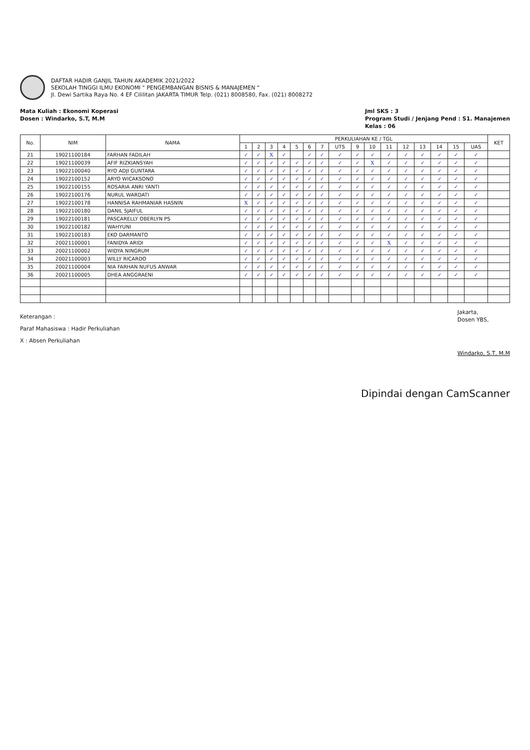DAFTAR HADIR GANJIL TAHUN AKADEMIK 2021/2022
SEKOLAH TINGGI ILMU EKONOMI " PENGEMBANGAN BISNIS & MANAJEMEN "
Jl. Dewi Sartika Raya No. 4 EF Cililitan JAKARTA TIMUR Telp. (021) 8008580, Fax. (021) 8008272
Mata Kuliah : Ekonomi Koperasi
Dosen : Windarko, S.T, M.M
Jml SKS : 3
Program Studi / Jenjang Pend : S1. Manajemen
Kelas : 06
| No. | NIM | NAMA | PERKULIAHAN KE / TGL | | | | | | | | | | | | | | | | KET |
| --- | --- | --- | --- | --- | --- | --- | --- | --- | --- | --- | --- | --- | --- | --- | --- | --- | --- | --- | --- |
| | | | 1 | 2 | 3 | 4 | 5 | 6 | 7 | UTS | 9 | 10 | 11 | 12 | 13 | 14 | 15 | UAS | |
| 21 | 19021100184 | FARHAN FADILAH | ✓ | ✓ | X | ✓ | | ✓ | ✓ | ✓ | ✓ | ✓ | ✓ | ✓ | ✓ | ✓ | ✓ | ✓ | |
| 22 | 19021100039 | AFIF RIZKIANSYAH | ✓ | ✓ | ✓ | ✓ | ✓ | ✓ | ✓ | ✓ | ✓ | X | ✓ | ✓ | ✓ | ✓ | ✓ | ✓ | |
| 23 | 19022100040 | RYO ADJI GUNTARA | ✓ | ✓ | ✓ | ✓ | ✓ | ✓ | ✓ | ✓ | ✓ | ✓ | ✓ | ✓ | ✓ | ✓ | ✓ | ✓ | |
| 24 | 19022100152 | ARYO WICAKSONO | ✓ | ✓ | ✓ | ✓ | ✓ | ✓ | ✓ | ✓ | ✓ | ✓ | ✓ | ✓ | ✓ | ✓ | ✓ | ✓ | |
| 25 | 19022100155 | ROSARIA ANRI YANTI | ✓ | ✓ | ✓ | ✓ | ✓ | ✓ | ✓ | ✓ | ✓ | ✓ | ✓ | ✓ | ✓ | ✓ | ✓ | ✓ | |
| 26 | 19022100176 | NURUL WARDATI | ✓ | ✓ | ✓ | ✓ | ✓ | ✓ | ✓ | ✓ | ✓ | ✓ | ✓ | ✓ | ✓ | ✓ | ✓ | ✓ | |
| 27 | 19022100178 | HANNISA RAHMANIAR HASNIN | X | ✓ | ✓ | ✓ | ✓ | ✓ | ✓ | ✓ | ✓ | ✓ | ✓ | ✓ | ✓ | ✓ | ✓ | ✓ | |
| 28 | 19022100180 | DANIL SJAIFUL | ✓ | ✓ | ✓ | ✓ | ✓ | ✓ | ✓ | ✓ | ✓ | ✓ | ✓ | ✓ | ✓ | ✓ | ✓ | ✓ | |
| 29 | 19022100181 | PASCARELLY OBERLYN PS | ✓ | ✓ | ✓ | ✓ | ✓ | ✓ | ✓ | ✓ | ✓ | ✓ | ✓ | ✓ | ✓ | ✓ | ✓ | ✓ | |
| 30 | 19022100182 | WAHYUNI | ✓ | ✓ | ✓ | ✓ | ✓ | ✓ | ✓ | ✓ | ✓ | ✓ | ✓ | ✓ | ✓ | ✓ | ✓ | ✓ | |
| 31 | 19022100183 | EKO DARMANTO | ✓ | ✓ | ✓ | ✓ | ✓ | ✓ | ✓ | ✓ | ✓ | ✓ | ✓ | ✓ | ✓ | ✓ | ✓ | ✓ | |
| 32 | 20021100001 | FANIDYA ARIDI | ✓ | ✓ | ✓ | ✓ | ✓ | ✓ | ✓ | ✓ | ✓ | ✓ | X | ✓ | ✓ | ✓ | ✓ | ✓ | |
| 33 | 20021100002 | WIDYA NINGRUM | ✓ | ✓ | ✓ | ✓ | ✓ | ✓ | ✓ | ✓ | ✓ | ✓ | ✓ | ✓ | ✓ | ✓ | ✓ | ✓ | |
| 34 | 20021100003 | WILLY RICARDO | ✓ | ✓ | ✓ | ✓ | ✓ | ✓ | ✓ | ✓ | ✓ | ✓ | ✓ | ✓ | ✓ | ✓ | ✓ | ✓ | |
| 35 | 20021100004 | NIA FARHAN NUFUS ANWAR | ✓ | ✓ | ✓ | ✓ | ✓ | ✓ | ✓ | ✓ | ✓ | ✓ | ✓ | ✓ | ✓ | ✓ | ✓ | ✓ | |
| 36 | 20021100005 | DHEA ANGGRAENI | ✓ | ✓ | ✓ | ✓ | ✓ | ✓ | ✓ | ✓ | ✓ | ✓ | ✓ | ✓ | ✓ | ✓ | ✓ | ✓ | |
Keterangan :
Paraf Mahasiswa : Hadir Perkuliahan
X : Absen Perkuliahan
Jakarta,
Dosen YBS,
Windarko, S.T, M.M
Dipindai dengan CamScanner